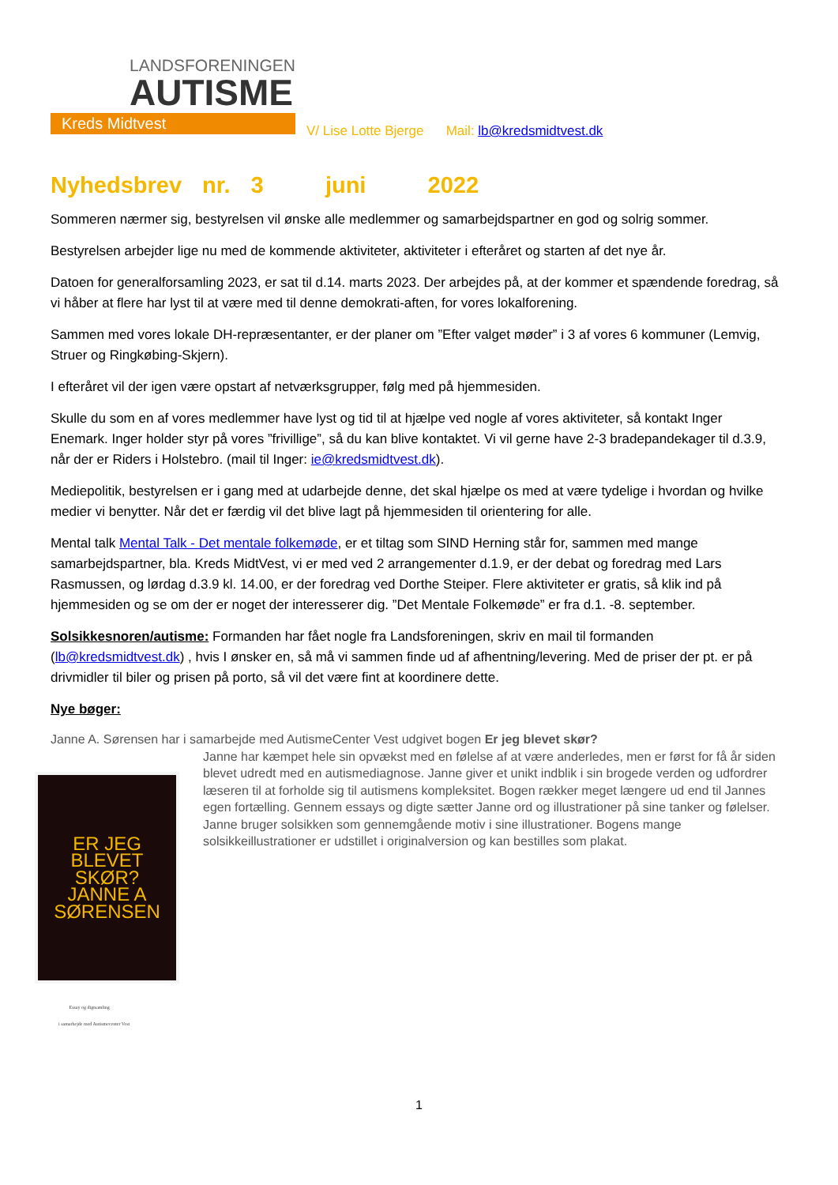LANDSFORENINGEN
AUTISME
Kreds Midtvest
V/ Lise Lotte Bjerge Mail: lb@kredsmidtvest.dk
Nyhedsbrev nr. 3 juni 2022
Sommeren nærmer sig, bestyrelsen vil ønske alle medlemmer og samarbejdspartner en god og solrig sommer.
Bestyrelsen arbejder lige nu med de kommende aktiviteter, aktiviteter i efteråret og starten af det nye år.
Datoen for generalforsamling 2023, er sat til d.14. marts 2023. Der arbejdes på, at der kommer et spændende foredrag, så vi håber at flere har lyst til at være med til denne demokrati-aften, for vores lokalforening.
Sammen med vores lokale DH-repræsentanter, er der planer om ”Efter valget møder” i 3 af vores 6 kommuner (Lemvig, Struer og Ringkøbing-Skjern).
I efteråret vil der igen være opstart af netværksgrupper, følg med på hjemmesiden.
Skulle du som en af vores medlemmer have lyst og tid til at hjælpe ved nogle af vores aktiviteter, så kontakt Inger Enemark. Inger holder styr på vores ”frivillige”, så du kan blive kontaktet. Vi vil gerne have 2-3 bradepandekager til d.3.9, når der er Riders i Holstebro. (mail til Inger: ie@kredsmidtvest.dk).
Mediepolitik, bestyrelsen er i gang med at udarbejde denne, det skal hjælpe os med at være tydelige i hvordan og hvilke medier vi benytter. Når det er færdig vil det blive lagt på hjemmesiden til orientering for alle.
Mental talk Mental Talk - Det mentale folkemøde, er et tiltag som SIND Herning står for, sammen med mange samarbejdspartner, bla. Kreds MidtVest, vi er med ved 2 arrangementer d.1.9, er der debat og foredrag med Lars Rasmussen, og lørdag d.3.9 kl. 14.00, er der foredrag ved Dorthe Steiper. Flere aktiviteter er gratis, så klik ind på hjemmesiden og se om der er noget der interesserer dig. ”Det Mentale Folkemøde” er fra d.1. -8. september.
Solsikkesnoren/autisme: Formanden har fået nogle fra Landsforeningen, skriv en mail til formanden (lb@kredsmidtvest.dk) , hvis I ønsker en, så må vi sammen finde ud af afhentning/levering. Med de priser der pt. er på drivmidler til biler og prisen på porto, så vil det være fint at koordinere dette.
Nye bøger:
Janne A. Sørensen har i samarbejde med AutismeCenter Vest udgivet bogen Er jeg blevet skør?
ER JEG BLEVET SKØR?
JANNE A SØRENSEN
Janne har kæmpet hele sin opvækst med en følelse af at være anderledes, men er først for få år siden blevet udredt med en autismediagnose. Janne giver et unikt indblik i sin brogede verden og udfordrer læseren til at forholde sig til autismens kompleksitet. Bogen rækker meget længere ud end til Jannes egen fortælling. Gennem essays og digte sætter Janne ord og illustrationer på sine tanker og følelser. Janne bruger solsikken som gennemgående motiv i sine illustrationer. Bogens mange solsikkeillustrationer er udstillet i originalversion og kan bestilles som plakat.
Essay og digtsamling
i samarbejde med Autismecenter Vest
1